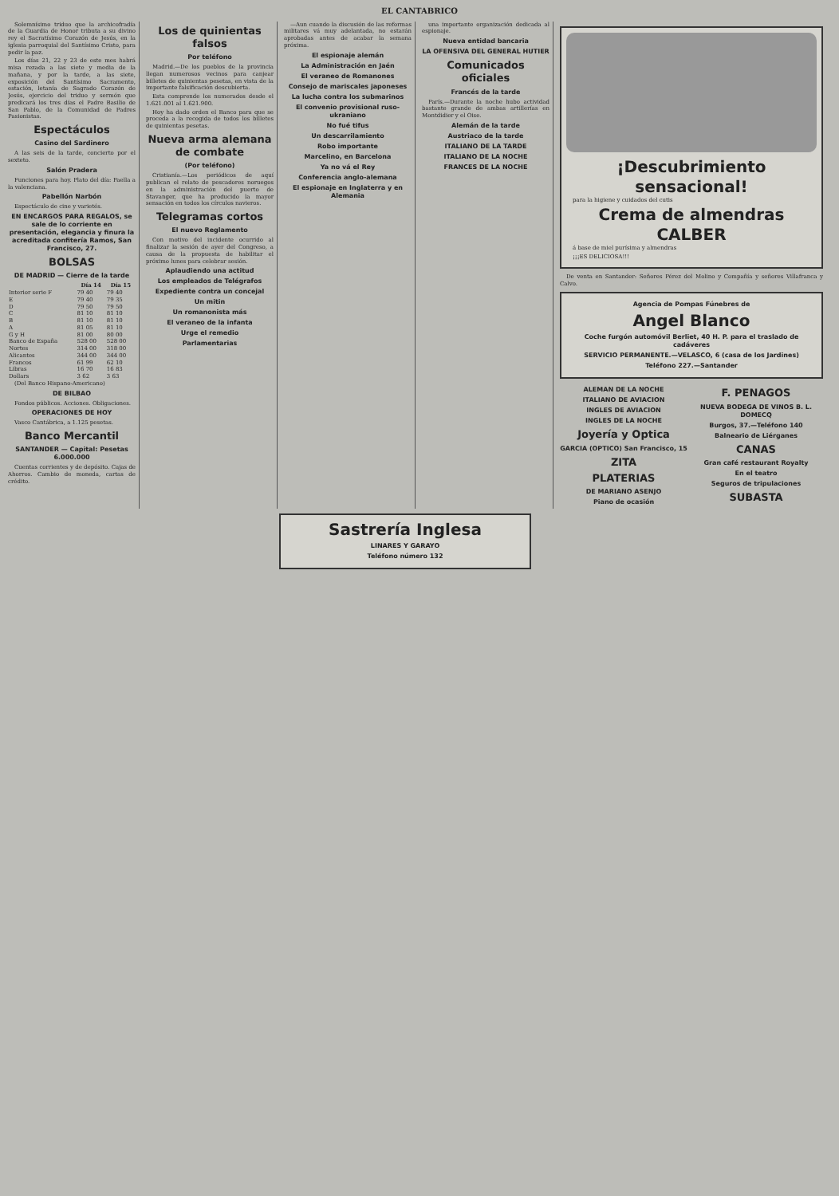EL CANTABRICO
Solemnísimo triduo que la archicofradía de la Guardia de Honor tributa a su divino rey el Sacratísimo Corazón de Jesús, en la iglesia parroquial del Santísimo Cristo, para pedir la paz.
Los días 21, 22 y 23 de este mes habrá misa rezada a las siete y media de la mañana, y por la tarde, a las siete, exposición del Santísimo Sacramento, estación, letanía de Sagrado Corazón de Jesús, ejercicio del triduo y sermón que predicará los tres días el Padre Basilio de San Pablo, de la Comunidad de Padres Pasionistas.
Espectáculos
Casino del Sardinero
A las seis de la tarde, concierto por el sexteto.
Salón Pradera
Funciones para hoy. Plato del día: Paella a la valenciana.
Pabellón Narbón
Espectáculo de cine y varietés.
EN ENCARGOS PARA REGALOS, se sale de lo corriente en presentación, elegancia y finura la acreditada confitería Ramos, San Francisco, 27.
BOLSAS
DE MADRID — Cierre de la tarde
| | Día 14 | Día 15 |
| --- | --- | --- |
| Interior serie F | 79 40 | 79 40 |
| E | 79 40 | 79 35 |
| D | 79 50 | 79 50 |
| C | 81 10 | 81 10 |
| B | 81 10 | 81 10 |
| A | 81 05 | 81 10 |
| G y H | 81 00 | 80 00 |
| Banco de España | 528 00 | 528 00 |
| Nortes | 314 00 | 318 00 |
| Alicantes | 344 00 | 344 00 |
| Francos | 61 99 | 62 10 |
| Libras | 16 70 | 16 83 |
| Dollars | 3 62 | 3 63 |
(Del Banco Hispano-Americano)
DE BILBAO
Fondos públicos. Acciones. Obligaciones.
OPERACIONES DE HOY
Vasco Cantábrica, a 1.125 pesetas.
Banco Mercantil
SANTANDER — Capital: Pesetas 6.000.000
Cuentas corrientes y de depósito. Cajas de Ahorros. Cambio de moneda, cartas de crédito.
Los de quinientas falsos
Por teléfono
Madrid.—De los pueblos de la provincia llegan numerosos vecinos para canjear billetes de quinientas pesetas, en vista de la importante falsificación descubierta.
Esta comprende los numerados desde el 1.621.001 al 1.621.900.
Hoy ha dado orden el Banco para que se proceda a la recogida de todos los billetes de quinientas pesetas.
Nueva arma alemana de combate
(Por teléfono)
Cristianía.—Los periódicos de aquí publican el relato de pescadores noruegos en la administración del puerto de Stavanger, que ha producido la mayor sensación en todos los círculos navieros.
Telegramas cortos
El nuevo Reglamento
Con motivo del incidente ocurrido al finalizar la sesión de ayer del Congreso, a causa de la propuesta de habilitar el próximo lunes para celebrar sesión.
Aplaudiendo una actitud
Los empleados de Telégrafos
Expediente contra un concejal
Un mitin
Un romanonista más
El veraneo de la infanta
Urge el remedio
Parlamentarias
—Aun cuando la discusión de las reformas militares vá muy adelantada, no estarán aprobadas antes de acabar la semana próxima.
El espionaje alemán
La Administración en Jaén
El veraneo de Romanones
Consejo de mariscales japoneses
La lucha contra los submarinos
El convenio provisional ruso-ukraniano
No fué tifus
Un descarrilamiento
Robo importante
Marcelino, en Barcelona
Ya no vá el Rey
Conferencia anglo-alemana
El espionaje en Inglaterra y en Alemania
una importante organización dedicada al espionaje.
Nueva entidad bancaria
LA OFENSIVA DEL GENERAL HUTIER
Comunicados oficiales
Francés de la tarde
París.—Durante la noche hubo actividad bastante grande de ambas artillerías en Montdidier y el Oise.
Alemán de la tarde
Austriaco de la tarde
ITALIANO DE LA TARDE
ITALIANO DE LA NOCHE
FRANCES DE LA NOCHE
¡Descubrimiento sensacional!
para la higiene y cuidados del cutis
Crema de almendras CALBER
á base de miel purísima y almendras
¡¡¡ES DELICIOSA!!!
De venta en Santander: Señores Pérez del Molino y Compañía y señores Villafranca y Calvo.
Agencia de Pompas Fúnebres de
Angel Blanco
Coche furgón automóvil Berliet, 40 H. P. para el traslado de cadáveres
SERVICIO PERMANENTE.—VELASCO, 6 (casa de los Jardines)
Teléfono 227.—Santander
ALEMAN DE LA NOCHE
ITALIANO DE AVIACION
INGLES DE AVIACION
INGLES DE LA NOCHE
Joyería y Optica
GARCIA (OPTICO) San Francisco, 15
ZITA
PLATERIAS
DE MARIANO ASENJO
Piano de ocasión
F. PENAGOS
NUEVA BODEGA DE VINOS B. L. DOMECQ
Burgos, 37.—Teléfono 140
Balneario de Liérganes
CANAS
Gran café restaurant Royalty
En el teatro
Seguros de tripulaciones
SUBASTA
Sastrería Inglesa
LINARES Y GARAYO
Teléfono número 132